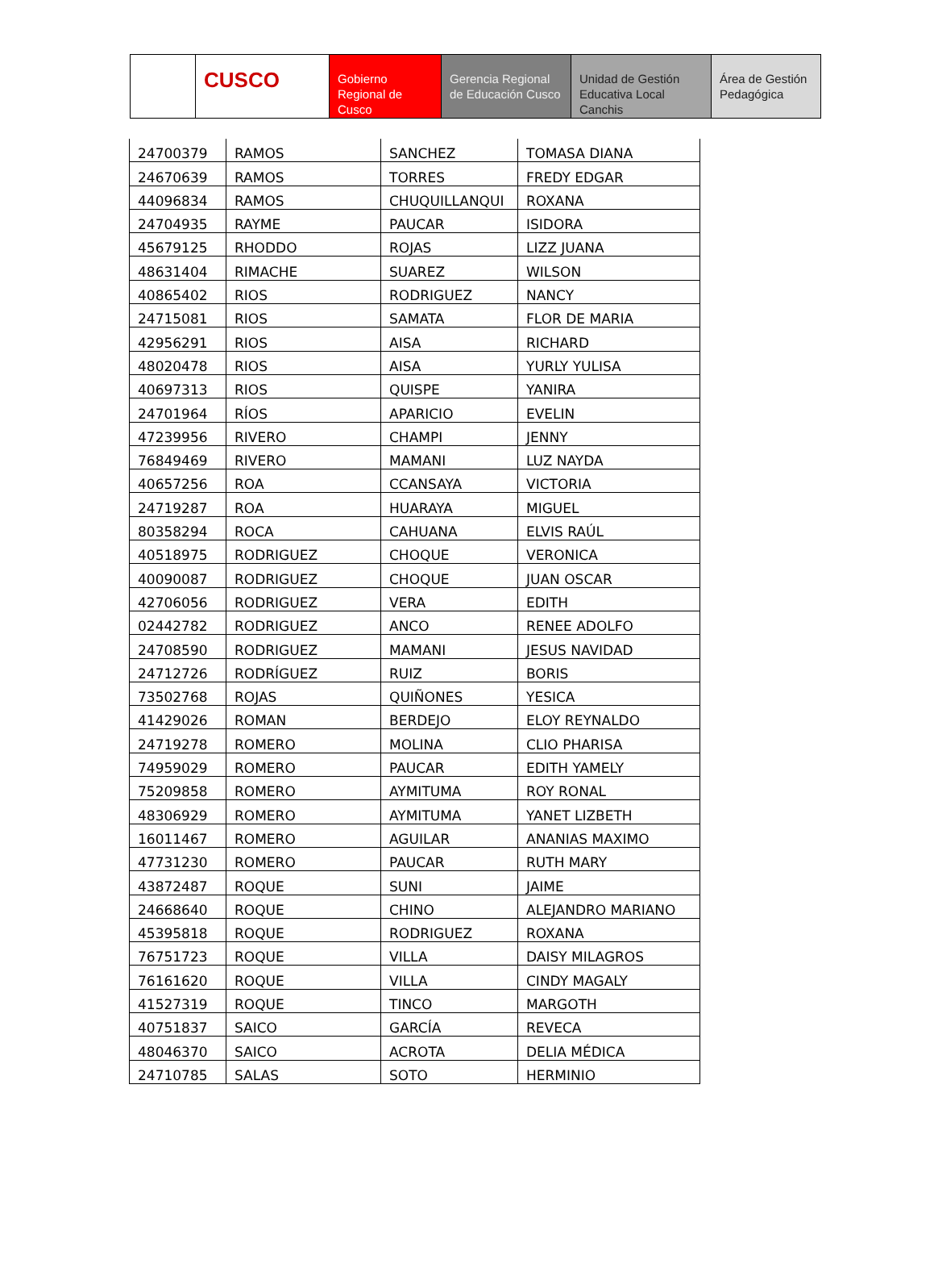CUSCO Gobierno Regional de Cusco
Gerencia Regional de Educación Cusco
Unidad de Gestión Educativa Local Canchis
Área de Gestión Pedagógica
| 24700379 | RAMOS | SANCHEZ | TOMASA DIANA |
| 24670639 | RAMOS | TORRES | FREDY EDGAR |
| 44096834 | RAMOS | CHUQUILLANQUI | ROXANA |
| 24704935 | RAYME | PAUCAR | ISIDORA |
| 45679125 | RHODDO | ROJAS | LIZZ JUANA |
| 48631404 | RIMACHE | SUAREZ | WILSON |
| 40865402 | RIOS | RODRIGUEZ | NANCY |
| 24715081 | RIOS | SAMATA | FLOR DE MARIA |
| 42956291 | RIOS | AISA | RICHARD |
| 48020478 | RIOS | AISA | YURLY YULISA |
| 40697313 | RIOS | QUISPE | YANIRA |
| 24701964 | RÍOS | APARICIO | EVELIN |
| 47239956 | RIVERO | CHAMPI | JENNY |
| 76849469 | RIVERO | MAMANI | LUZ NAYDA |
| 40657256 | ROA | CCANSAYA | VICTORIA |
| 24719287 | ROA | HUARAYA | MIGUEL |
| 80358294 | ROCA | CAHUANA | ELVIS RAÚL |
| 40518975 | RODRIGUEZ | CHOQUE | VERONICA |
| 40090087 | RODRIGUEZ | CHOQUE | JUAN OSCAR |
| 42706056 | RODRIGUEZ | VERA | EDITH |
| 02442782 | RODRIGUEZ | ANCO | RENEE ADOLFO |
| 24708590 | RODRIGUEZ | MAMANI | JESUS NAVIDAD |
| 24712726 | RODRÍGUEZ | RUIZ | BORIS |
| 73502768 | ROJAS | QUIÑONES | YESICA |
| 41429026 | ROMAN | BERDEJO | ELOY REYNALDO |
| 24719278 | ROMERO | MOLINA | CLIO PHARISA |
| 74959029 | ROMERO | PAUCAR | EDITH YAMELY |
| 75209858 | ROMERO | AYMITUMA | ROY RONAL |
| 48306929 | ROMERO | AYMITUMA | YANET LIZBETH |
| 16011467 | ROMERO | AGUILAR | ANANIAS MAXIMO |
| 47731230 | ROMERO | PAUCAR | RUTH MARY |
| 43872487 | ROQUE | SUNI | JAIME |
| 24668640 | ROQUE | CHINO | ALEJANDRO MARIANO |
| 45395818 | ROQUE | RODRIGUEZ | ROXANA |
| 76751723 | ROQUE | VILLA | DAISY MILAGROS |
| 76161620 | ROQUE | VILLA | CINDY MAGALY |
| 41527319 | ROQUE | TINCO | MARGOTH |
| 40751837 | SAICO | GARCÍA | REVECA |
| 48046370 | SAICO | ACROTA | DELIA MÉDICA |
| 24710785 | SALAS | SOTO | HERMINIO |